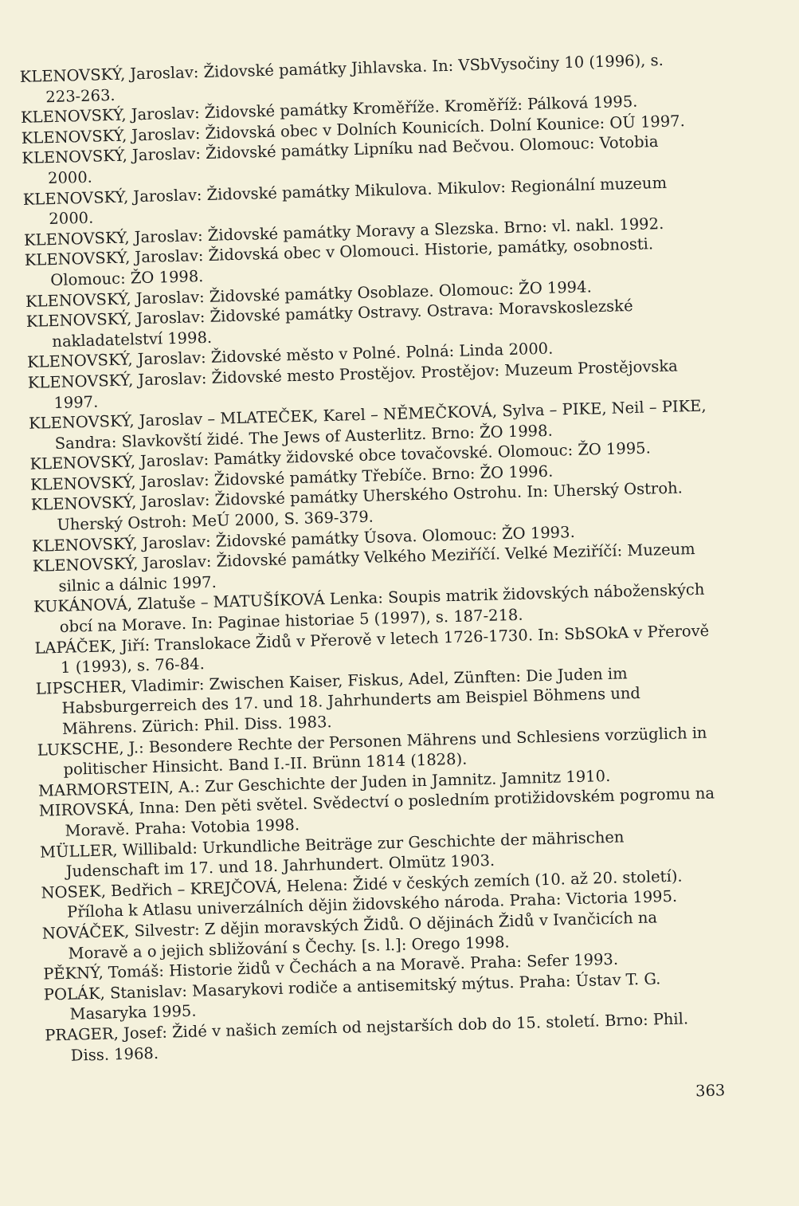KLENOVSKÝ, Jaroslav: Židovské památky Jihlavska. In: VSbVysočiny 10 (1996), s. 223-263.
KLENOVSKÝ, Jaroslav: Židovské památky Kroměříže. Kroměříž: Pálková 1995.
KLENOVSKÝ, Jaroslav: Židovská obec v Dolních Kounicích. Dolní Kounice: OÚ 1997.
KLENOVSKÝ, Jaroslav: Židovské památky Lipníku nad Bečvou. Olomouc: Votobia 2000.
KLENOVSKÝ, Jaroslav: Židovské památky Mikulova. Mikulov: Regionální muzeum 2000.
KLENOVSKÝ, Jaroslav: Židovské památky Moravy a Slezska. Brno: vl. nakl. 1992.
KLENOVSKÝ, Jaroslav: Židovská obec v Olomouci. Historie, památky, osobnosti. Olomouc: ŽO 1998.
KLENOVSKÝ, Jaroslav: Židovské památky Osoblaze. Olomouc: ŽO 1994.
KLENOVSKÝ, Jaroslav: Židovské památky Ostravy. Ostrava: Moravskoslezské nakladatelství 1998.
KLENOVSKÝ, Jaroslav: Židovské město v Polné. Polná: Linda 2000.
KLENOVSKÝ, Jaroslav: Židovské mesto Prostějov. Prostějov: Muzeum Prostějovska 1997.
KLENOVSKÝ, Jaroslav – MLATEČEK, Karel – NĚMEČKOVÁ, Sylva – PIKE, Neil – PIKE, Sandra: Slavkovští židé. The Jews of Austerlitz. Brno: ŽO 1998.
KLENOVSKÝ, Jaroslav: Památky židovské obce tovačovské. Olomouc: ŽO 1995.
KLENOVSKÝ, Jaroslav: Židovské památky Třebíče. Brno: ŽO 1996.
KLENOVSKÝ, Jaroslav: Židovské památky Uherského Ostrohu. In: Uherský Ostroh. Uherský Ostroh: MeÚ 2000, S. 369-379.
KLENOVSKÝ, Jaroslav: Židovské památky Úsova. Olomouc: ŽO 1993.
KLENOVSKÝ, Jaroslav: Židovské památky Velkého Meziříčí. Velké Meziříčí: Muzeum silnic a dálnic 1997.
KUKÁNOVÁ, Zlatuše – MATUŠÍKOVÁ Lenka: Soupis matrik židovských náboženských obcí na Morave. In: Paginae historiae 5 (1997), s. 187-218.
LAPÁČEK, Jiří: Translokace Židů v Přerově v letech 1726-1730. In: SbSOkA v Přerově 1 (1993), s. 76-84.
LIPSCHER, Vladimir: Zwischen Kaiser, Fiskus, Adel, Zünften: Die Juden im Habsburgerreich des 17. und 18. Jahrhunderts am Beispiel Böhmens und Mährens. Zürich: Phil. Diss. 1983.
LUKSCHE, J.: Besondere Rechte der Personen Mährens und Schlesiens vorzüglich in politischer Hinsicht. Band I.-II. Brünn 1814 (1828).
MARMORSTEIN, A.: Zur Geschichte der Juden in Jamnitz. Jamnitz 1910.
MIROVSKÁ, Inna: Den pěti světel. Svědectví o posledním protižidovském pogromu na Moravě. Praha: Votobia 1998.
MÜLLER, Willibald: Urkundliche Beiträge zur Geschichte der mährischen Judenschaft im 17. und 18. Jahrhundert. Olmütz 1903.
NOSEK, Bedřich – KREJČOVÁ, Helena: Židé v českých zemích (10. až 20. století). Příloha k Atlasu univerzálních dějin židovského národa. Praha: Victoria 1995.
NOVÁČEK, Silvestr: Z dějin moravských Židů. O dějinách Židů v Ivančicích na Moravě a o jejich sbližování s Čechy. [s. l.]: Orego 1998.
PĚKNÝ, Tomáš: Historie židů v Čechách a na Moravě. Praha: Sefer 1993.
POLÁK, Stanislav: Masarykovi rodiče a antisemitský mýtus. Praha: Ústav T. G. Masaryka 1995.
PRAGER, Josef: Židé v našich zemích od nejstarších dob do 15. století. Brno: Phil. Diss. 1968.
363